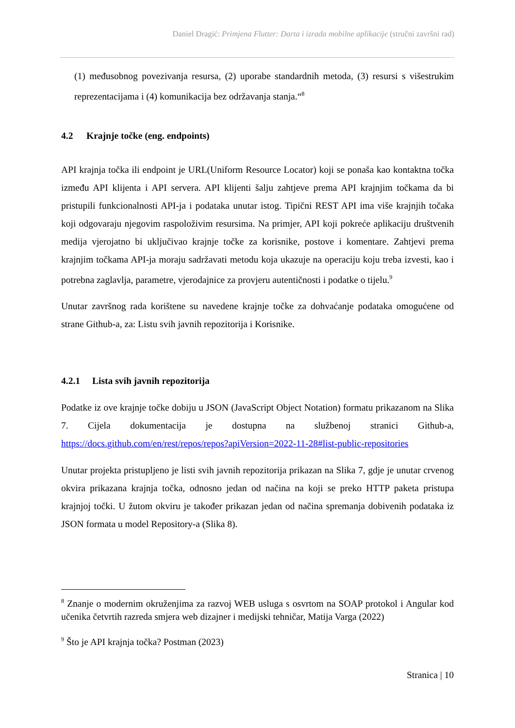Daniel Dragić: Primjena Flutter: Darta i izrada mobilne aplikacije (stručni završni rad)
(1) međusobnog povezivanja resursa, (2) uporabe standardnih metoda, (3) resursi s višestrukim reprezentacijama i (4) komunikacija bez održavanja stanja.“<sup>8</sup>
4.2 Krajnje točke (eng. endpoints)
API krajnja točka ili endpoint je URL(Uniform Resource Locator) koji se ponaša kao kontaktna točka između API klijenta i API servera. API klijenti šalju zahtjeve prema API krajnjim točkama da bi pristupili funkcionalnosti API-ja i podataka unutar istog. Tipični REST API ima više krajnjih točaka koji odgovaraju njegovim raspoloživim resursima. Na primjer, API koji pokreće aplikaciju društvenih medija vjerojatno bi uključivao krajnje točke za korisnike, postove i komentare. Zahtjevi prema krajnjim točkama API-ja moraju sadržavati metodu koja ukazuje na operaciju koju treba izvesti, kao i potrebna zaglavlja, parametre, vjerodajnice za provjeru autentičnosti i podatke o tijelu.<sup>9</sup>
Unutar završnog rada korištene su navedene krajnje točke za dohvaćanje podataka omogućene od strane Github-a, za: Listu svih javnih repozitorija i Korisnike.
4.2.1 Lista svih javnih repozitorija
Podatke iz ove krajnje točke dobiju u JSON (JavaScript Object Notation) formatu prikazanom na Slika 7. Cijela dokumentacija je dostupna na službenoj stranici Github-a, https://docs.github.com/en/rest/repos/repos?apiVersion=2022-11-28#list-public-repositories
Unutar projekta pristupljeno je listi svih javnih repozitorija prikazan na Slika 7, gdje je unutar crvenog okvira prikazana krajnja točka, odnosno jedan od načina na koji se preko HTTP paketa pristupa krajnjoj točki. U žutom okviru je također prikazan jedan od načina spremanja dobivenih podataka iz JSON formata u model Repository-a (Slika 8).
<sup>8</sup> Znanje o modernim okruženjima za razvoj WEB usluga s osvrtom na SOAP protokol i Angular kod učenika četvrtih razreda smjera web dizajner i medijski tehničar, Matija Varga (2022)
<sup>9</sup> Što je API krajnja točka? Postman (2023)
Stranica | 10